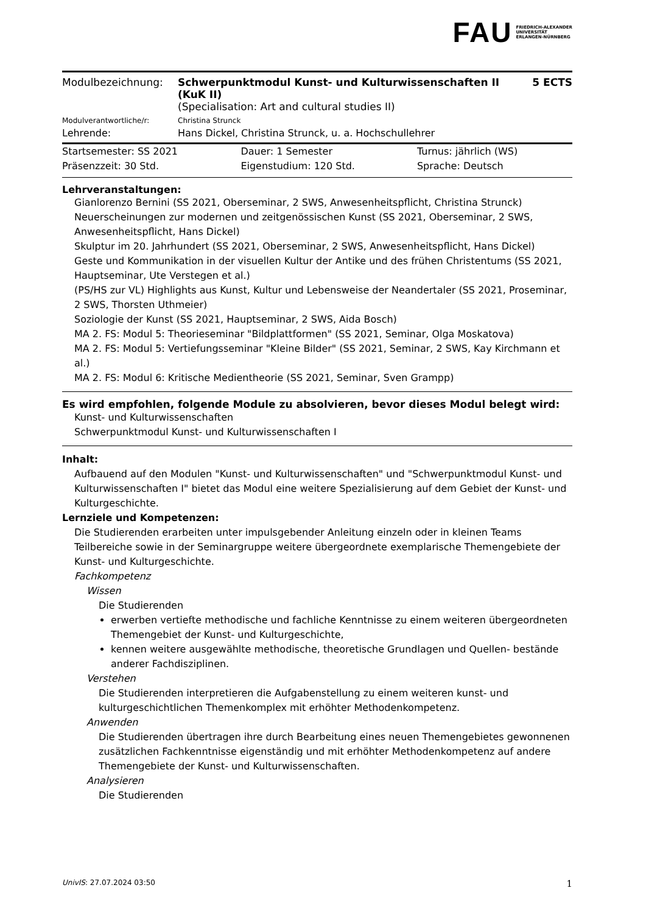FAU FRIEDRICH-ALEXANDER
UNIVERSITÄT
ERLANGEN-NÜRNBERG
| Modulbezeichnung: | Schwerpunktmodul Kunst- und Kulturwissenschaften II (KuK II) (Specialisation: Art and cultural studies II) | 5 ECTS |
| Modulverantwortliche/r: | Christina Strunck | |
| Lehrende: | Hans Dickel, Christina Strunck, u. a. Hochschullehrer | |
| Startsemester: SS 2021 | Dauer: 1 Semester | Turnus: jährlich (WS) |
| Präsenzzeit: 30 Std. | Eigenstudium: 120 Std. | Sprache: Deutsch |
Lehrveranstaltungen:
Gianlorenzo Bernini (SS 2021, Oberseminar, 2 SWS, Anwesenheitspflicht, Christina Strunck)
Neuerscheinungen zur modernen und zeitgenössischen Kunst (SS 2021, Oberseminar, 2 SWS, Anwesenheitspflicht, Hans Dickel)
Skulptur im 20. Jahrhundert (SS 2021, Oberseminar, 2 SWS, Anwesenheitspflicht, Hans Dickel)
Geste und Kommunikation in der visuellen Kultur der Antike und des frühen Christentums (SS 2021, Hauptseminar, Ute Verstegen et al.)
(PS/HS zur VL) Highlights aus Kunst, Kultur und Lebensweise der Neandertaler (SS 2021, Proseminar, 2 SWS, Thorsten Uthmeier)
Soziologie der Kunst (SS 2021, Hauptseminar, 2 SWS, Aida Bosch)
MA 2. FS: Modul 5: Theorieseminar "Bildplattformen" (SS 2021, Seminar, Olga Moskatova)
MA 2. FS: Modul 5: Vertiefungsseminar "Kleine Bilder" (SS 2021, Seminar, 2 SWS, Kay Kirchmann et al.)
MA 2. FS: Modul 6: Kritische Medientheorie (SS 2021, Seminar, Sven Grampp)
Es wird empfohlen, folgende Module zu absolvieren, bevor dieses Modul belegt wird:
Kunst- und Kulturwissenschaften
Schwerpunktmodul Kunst- und Kulturwissenschaften I
Inhalt:
Aufbauend auf den Modulen "Kunst- und Kulturwissenschaften" und "Schwerpunktmodul Kunst- und Kulturwissenschaften I" bietet das Modul eine weitere Spezialisierung auf dem Gebiet der Kunst- und Kulturgeschichte.
Lernziele und Kompetenzen:
Die Studierenden erarbeiten unter impulsgebender Anleitung einzeln oder in kleinen Teams Teilbereiche sowie in der Seminargruppe weitere übergeordnete exemplarische Themengebiete der Kunst- und Kulturgeschichte.
Fachkompetenz
Wissen
Die Studierenden
erwerben vertiefte methodische und fachliche Kenntnisse zu einem weiteren übergeordneten Themengebiet der Kunst- und Kulturgeschichte,
kennen weitere ausgewählte methodische, theoretische Grundlagen und Quellen- bestände anderer Fachdisziplinen.
Verstehen
Die Studierenden interpretieren die Aufgabenstellung zu einem weiteren kunst- und kulturgeschichtlichen Themenkomplex mit erhöhter Methodenkompetenz.
Anwenden
Die Studierenden übertragen ihre durch Bearbeitung eines neuen Themengebietes gewonnenen zusätzlichen Fachkenntnisse eigenständig und mit erhöhter Methodenkompetenz auf andere Themengebiete der Kunst- und Kulturwissenschaften.
Analysieren
Die Studierenden
UnivIS: 27.07.2024 03:50 1